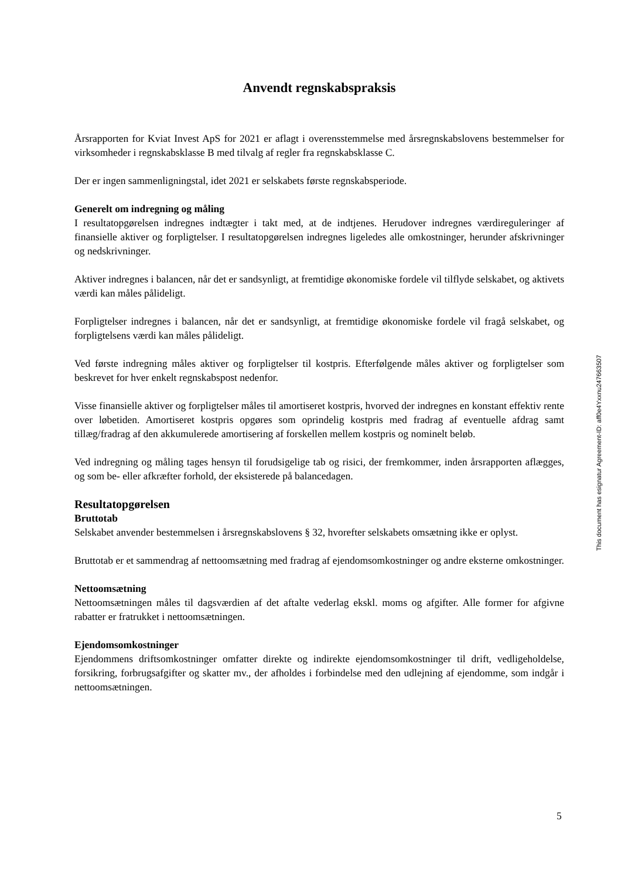Anvendt regnskabspraksis
Årsrapporten for Kviat Invest ApS for 2021 er aflagt i overensstemmelse med årsregnskabslovens bestemmelser for virksomheder i regnskabsklasse B med tilvalg af regler fra regnskabsklasse C.
Der er ingen sammenligningstal, idet 2021 er selskabets første regnskabsperiode.
Generelt om indregning og måling
I resultatopgørelsen indregnes indtægter i takt med, at de indtjenes. Herudover indregnes værdireguleringer af finansielle aktiver og forpligtelser. I resultatopgørelsen indregnes ligeledes alle omkostninger, herunder afskrivninger og nedskrivninger.
Aktiver indregnes i balancen, når det er sandsynligt, at fremtidige økonomiske fordele vil tilflyde selskabet, og aktivets værdi kan måles pålideligt.
Forpligtelser indregnes i balancen, når det er sandsynligt, at fremtidige økonomiske fordele vil fragå selskabet, og forpligtelsens værdi kan måles pålideligt.
Ved første indregning måles aktiver og forpligtelser til kostpris. Efterfølgende måles aktiver og forpligtelser som beskrevet for hver enkelt regnskabspost nedenfor.
Visse finansielle aktiver og forpligtelser måles til amortiseret kostpris, hvorved der indregnes en konstant effektiv rente over løbetiden. Amortiseret kostpris opgøres som oprindelig kostpris med fradrag af eventuelle afdrag samt tillæg/fradrag af den akkumulerede amortisering af forskellen mellem kostpris og nominelt beløb.
Ved indregning og måling tages hensyn til forudsigelige tab og risici, der fremkommer, inden årsrapporten aflægges, og som be- eller afkræfter forhold, der eksisterede på balancedagen.
Resultatopgørelsen
Bruttotab
Selskabet anvender bestemmelsen i årsregnskabslovens § 32, hvorefter selskabets omsætning ikke er oplyst.
Bruttotab er et sammendrag af nettoomsætning med fradrag af ejendomsomkostninger og andre eksterne omkostninger.
Nettoomsætning
Nettoomsætningen måles til dagsværdien af det aftalte vederlag ekskl. moms og afgifter. Alle former for afgivne rabatter er fratrukket i nettoomsætningen.
Ejendomsomkostninger
Ejendommens driftsomkostninger omfatter direkte og indirekte ejendomsomkostninger til drift, vedligeholdelse, forsikring, forbrugsafgifter og skatter mv., der afholdes i forbindelse med den udlejning af ejendomme, som indgår i nettoomsætningen.
This document has esignatur Agreement-ID: aff0e4Yxxnu247663507
5